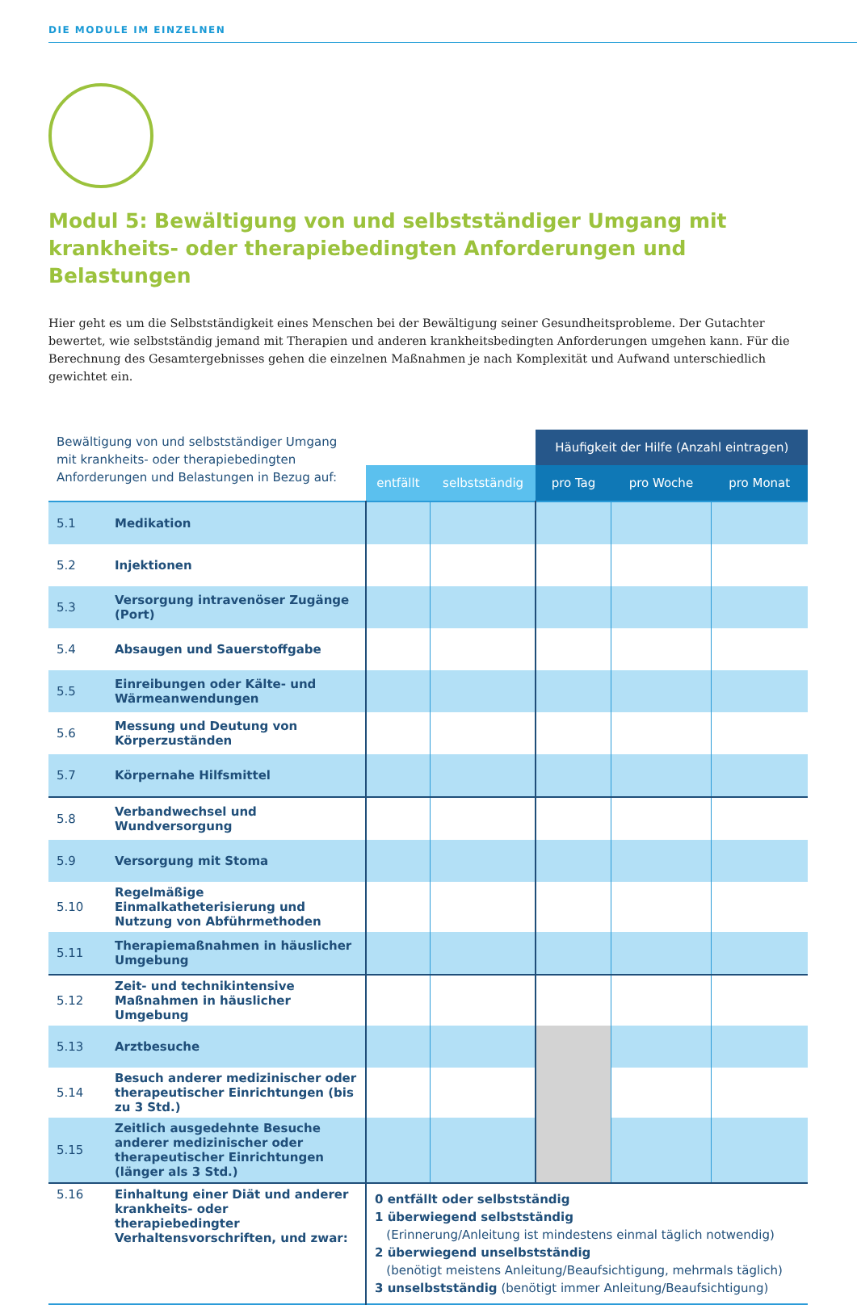DIE MODULE IM EINZELNEN
Modul 5: Bewältigung von und selbstständiger Umgang mit krankheits- oder therapiebedingten Anforderungen und Belastungen
Hier geht es um die Selbstständigkeit eines Menschen bei der Bewältigung seiner Gesundheitsprobleme. Der Gutachter bewertet, wie selbstständig jemand mit Therapien und anderen krankheitsbedingten Anforderungen umgehen kann. Für die Berechnung des Gesamtergebnisses gehen die einzelnen Maßnahmen je nach Komplexität und Aufwand unterschiedlich gewichtet ein.
| Bewältigung von und selbstständiger Umgang mit krankheits- oder therapiebedingten Anforderungen und Belastungen in Bezug auf: | | | | Häufigkeit der Hilfe (Anzahl eintragen) | | |
| | | entfällt | selbstständig | pro Tag | pro Woche | pro Monat |
| 5.1 | Medikation | | | | | |
| 5.2 | Injektionen | | | | | |
| 5.3 | Versorgung intravenöser Zugänge (Port) | | | | | |
| 5.4 | Absaugen und Sauerstoffgabe | | | | | |
| 5.5 | Einreibungen oder Kälte- und Wärmeanwendungen | | | | | |
| 5.6 | Messung und Deutung von Körperzuständen | | | | | |
| 5.7 | Körpernahe Hilfsmittel | | | | | |
| 5.8 | Verbandwechsel und Wundversorgung | | | | | |
| 5.9 | Versorgung mit Stoma | | | | | |
| 5.10 | Regelmäßige Einmalkatheterisierung und Nutzung von Abführmethoden | | | | | |
| 5.11 | Therapiemaßnahmen in häuslicher Umgebung | | | | | |
| 5.12 | Zeit- und technikintensive Maßnahmen in häuslicher Umgebung | | | | | |
| 5.13 | Arztbesuche | | | | | |
| 5.14 | Besuch anderer medizinischer oder therapeutischer Einrichtungen (bis zu 3 Std.) | | | | | |
| 5.15 | Zeitlich ausgedehnte Besuche anderer medizinischer oder therapeutischer Einrichtungen (länger als 3 Std.) | | | | | |
| 5.16 | Einhaltung einer Diät und anderer krankheits- oder therapiebedingter Verhaltensvorschriften, und zwar: | 0 entfällt oder selbstständig 1 überwiegend selbstständig (Erinnerung/Anleitung ist mindestens einmal täglich notwendig) 2 überwiegend unselbstständig (benötigt meistens Anleitung/Beaufsichtigung, mehrmals täglich) 3 unselbstständig (benötigt immer Anleitung/Beaufsichtigung) | | | | |